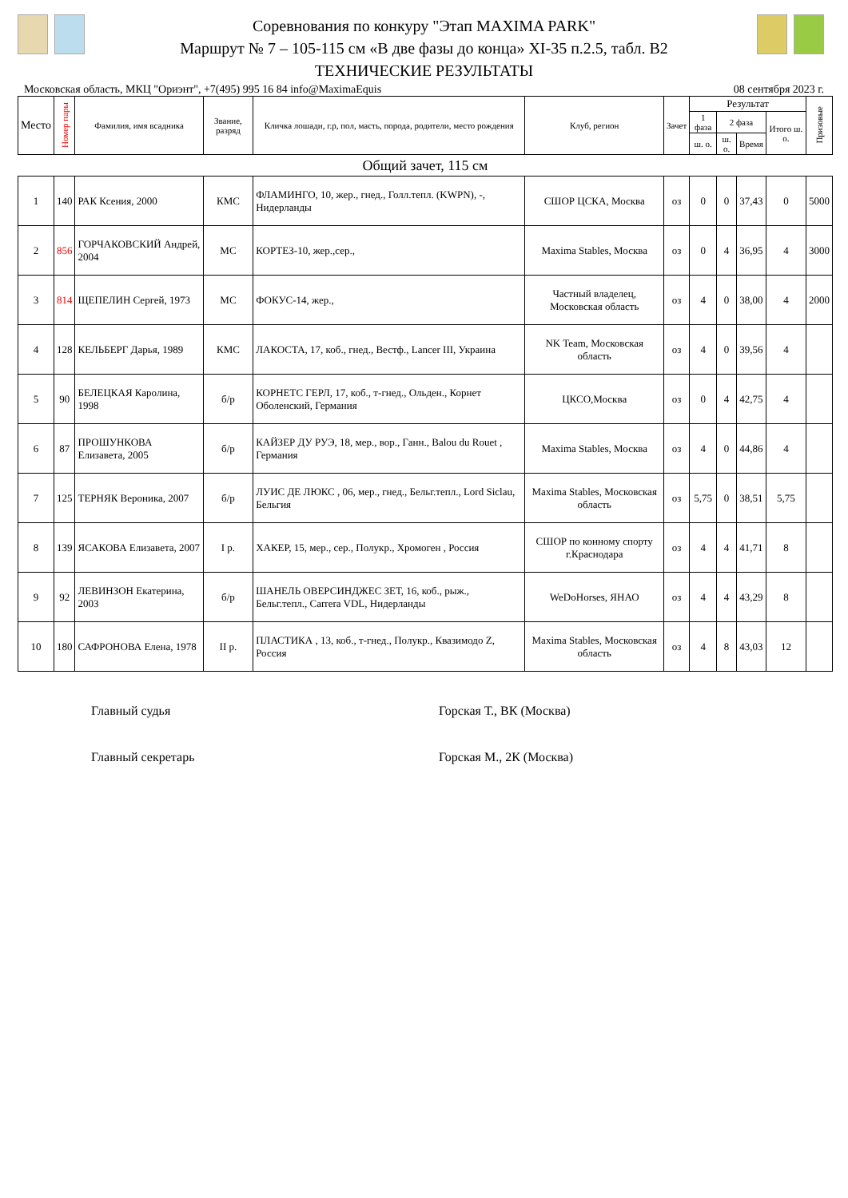Соревнования по конкуру "Этап MAXIMA PARK"
Маршрут № 7 – 105-115 см «В две фазы до конца» XI-35 п.2.5, табл. В2
ТЕХНИЧЕСКИЕ РЕЗУЛЬТАТЫ
Московская область, МКЦ "Ориэнт", +7(495) 995 16 84 info@MaximaEquis 08 сентября 2023 г.
| Место | Номер пары | Фамилия, имя всадника | Звание, разряд | Кличка лошади, г.р, пол, масть, порода, родители, место рождения | Клуб, регион | Зачет | Результат | | | | Призовые |
| --- | --- | --- | --- | --- | --- | --- | --- | --- | --- | --- | --- |
| | | | | | | | 1 фаза | 2 фаза | | Итого ш. о. | |
| | | | | | | | ш. о. | ш. о. | Время | | |
| Общий зачет, 115 см | | | | | | | | | | | |
| 1 | 140 | РАК Ксения, 2000 | КМС | ФЛАМИНГО, 10, жер., гнед., Голл.тепл. (KWPN), -, Нидерланды | СШОР ЦСКА, Москва | оз | 0 | 0 | 37,43 | 0 | 5000 |
| 2 | 856 | ГОРЧАКОВСКИЙ Андрей, 2004 | МС | КОРТЕЗ-10, жер.,сер., | Maxima Stables, Москва | оз | 0 | 4 | 36,95 | 4 | 3000 |
| 3 | 814 | ЩЕПЕЛИН Сергей, 1973 | МС | ФОКУС-14, жер., | Частный владелец, Московская область | оз | 4 | 0 | 38,00 | 4 | 2000 |
| 4 | 128 | КЕЛЬБЕРГ Дарья, 1989 | КМС | ЛАКОСТА, 17, коб., гнед., Вестф., Lancer III, Украина | NK Team, Московская область | оз | 4 | 0 | 39,56 | 4 | |
| 5 | 90 | БЕЛЕЦКАЯ Каролина, 1998 | б/р | КОРНЕТС ГЕРЛ, 17, коб., т-гнед., Ольден., Корнет Оболенский, Германия | ЦКСО,Москва | оз | 0 | 4 | 42,75 | 4 | |
| 6 | 87 | ПРОШУНКОВА Елизавета, 2005 | б/р | КАЙЗЕР ДУ РУЭ, 18, мер., вор., Ганн., Balou du Rouet , Германия | Maxima Stables, Москва | оз | 4 | 0 | 44,86 | 4 | |
| 7 | 125 | ТЕРНЯК Вероника, 2007 | б/р | ЛУИС ДЕ ЛЮКС , 06, мер., гнед., Бельг.тепл., Lord Siclau, Бельгия | Maxima Stables, Московская область | оз | 5,75 | 0 | 38,51 | 5,75 | |
| 8 | 139 | ЯСАКОВА Елизавета, 2007 | I р. | ХАКЕР, 15, мер., сер., Полукр., Хромоген , Россия | СШОР по конному спорту г.Краснодара | оз | 4 | 4 | 41,71 | 8 | |
| 9 | 92 | ЛЕВИНЗОН Екатерина, 2003 | б/р | ШАНЕЛЬ ОВЕРСИНДЖЕС ЗЕТ, 16, коб., рыж., Бельг.тепл., Carrera VDL, Нидерланды | WeDoHorses, ЯНАО | оз | 4 | 4 | 43,29 | 8 | |
| 10 | 180 | САФРОНОВА Елена, 1978 | II р. | ПЛАСТИКА , 13, коб., т-гнед., Полукр., Квазимодо Z, Россия | Maxima Stables, Московская область | оз | 4 | 8 | 43,03 | 12 | |
Главный судья Горская Т., ВК (Москва)
Главный секретарь Горская М., 2К (Москва)